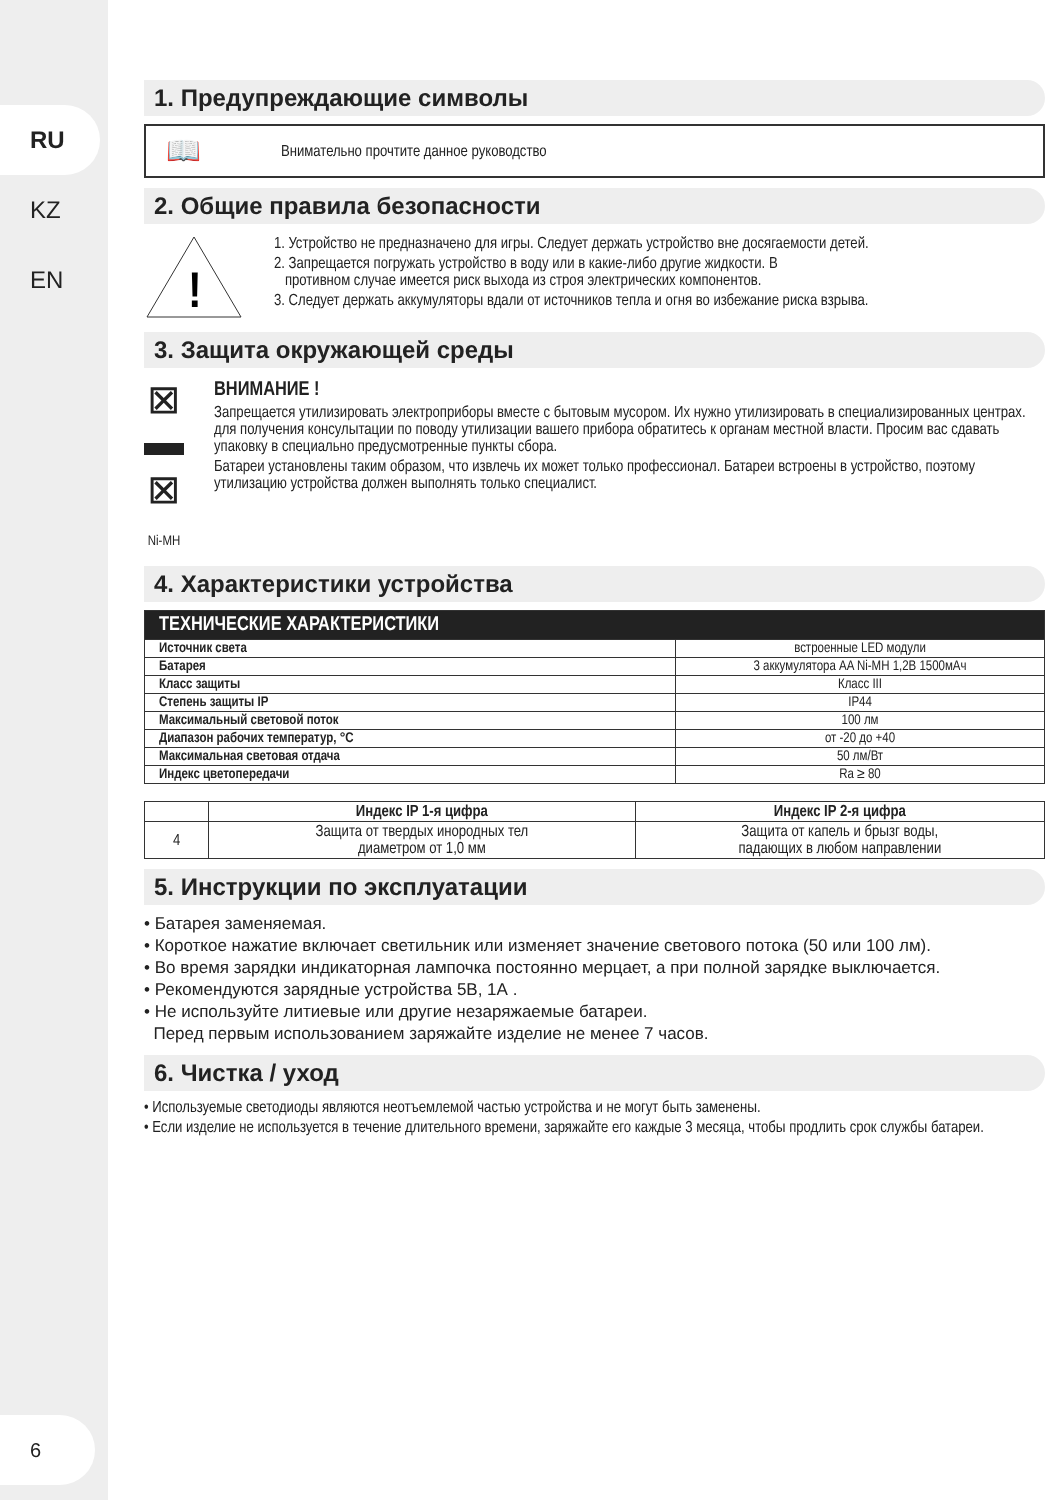RU
KZ
EN
6
1. Предупреждающие символы
📖 Внимательно прочтите данное руководство
2. Общие правила безопасности
!
1. Устройство не предназначено для игры. Следует держать устройство вне досягаемости детей.
2. Запрещается погружать устройство в воду или в какие-либо другие жидкости. В
противном случае имеется риск выхода из строя электрических компонентов.
3. Следует держать аккумуляторы вдали от источников тепла и огня во избежание риска взрыва.
3. Защита окружающей среды
⊠
▬
⊠
Ni-MH
ВНИМАНИЕ !
Запрещается утилизировать электроприборы вместе с бытовым мусором. Их нужно утилизировать в специализированных центрах. для получения консулытации по поводу утилизации вашего прибора обратитесь к органам местной власти. Просим вас сдавать упаковку в специально предусмотренные пункты сбора.
Батареи установлены таким образом, что извлечь их может только профессионал. Батареи встроены в устройство, поэтому утилизацию устройства должен выполнять только специалист.
4. Характеристики устройства
| ТЕХНИЧЕСКИЕ ХАРАКТЕРИСТИКИ | |
| --- | --- |
| Источник света | встроенные LED модули |
| Батарея | 3 аккумулятора AA Ni-MH 1,2В 1500мАч |
| Класс защиты | Класс III |
| Степень защиты IP | IP44 |
| Максимальный световой поток | 100 лм |
| Диапазон рабочих температур, °C | от -20 до +40 |
| Максимальная световая отдача | 50 лм/Вт |
| Индекс цветопередачи | Ra ≥ 80 |
| | Индекс IP 1-я цифра | Индекс IP 2-я цифра |
| --- | --- | --- |
| 4 | Защита от твердых инородных тел диаметром от 1,0 мм | Защита от капель и брызг воды, падающих в любом направлении |
5. Инструкции по эксплуатации
• Батарея заменяемая.
• Короткое нажатие включает светильник или изменяет значение светового потока (50 или 100 лм).
• Во время зарядки индикаторная лампочка постоянно мерцает, а при полной зарядке выключается.
• Рекомендуются зарядные устройства 5В, 1А .
• Не используйте литиевые или другие незаряжаемые батареи.
Перед первым использованием заряжайте изделие не менее 7 часов.
6. Чистка / уход
• Используемые светодиоды являются неотъемлемой частью устройства и не могут быть заменены.
• Если изделие не используется в течение длительного времени, заряжайте его каждые 3 месяца, чтобы продлить срок службы батареи.